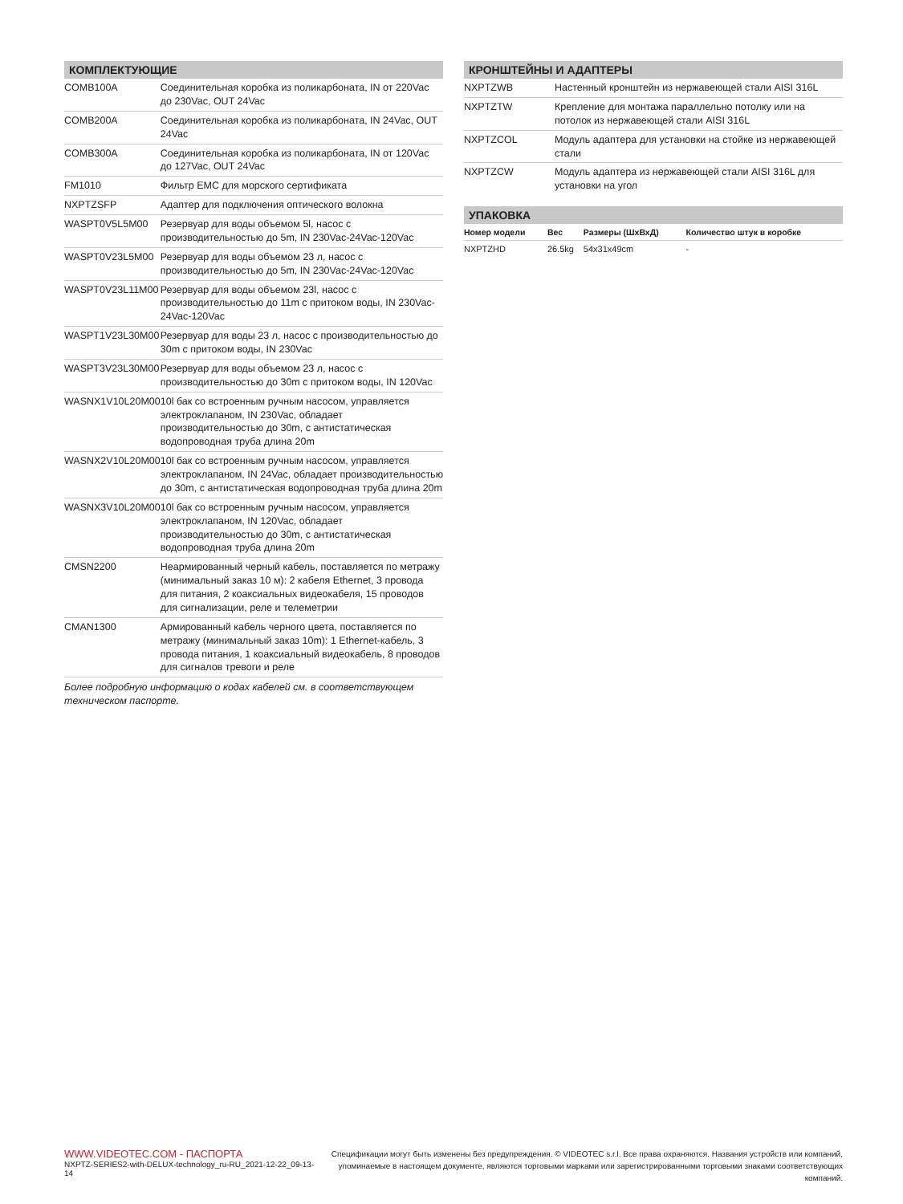КОМПЛЕКТУЮЩИЕ
| COMB100A | Соединительная коробка из поликарбоната, IN от 220Vac до 230Vac, OUT 24Vac |
| COMB200A | Соединительная коробка из поликарбоната, IN 24Vac, OUT 24Vac |
| COMB300A | Соединительная коробка из поликарбоната, IN от 120Vac до 127Vac, OUT 24Vac |
| FM1010 | Фильтр EMC для морского сертификата |
| NXPTZSFP | Адаптер для подключения оптического волокна |
| WASPT0V5L5M00 | Резервуар для воды объемом 5l, насос с производительностью до 5m, IN 230Vac-24Vac-120Vac |
| WASPT0V23L5M00 | Резервуар для воды объемом 23 л, насос с производительностью до 5m, IN 230Vac-24Vac-120Vac |
| WASPT0V23L11M00 | Резервуар для воды объемом 23l, насос с производительностью до 11m с притоком воды, IN 230Vac-24Vac-120Vac |
| WASPT1V23L30M00 | Резервуар для воды 23 л, насос с производительностью до 30m с притоком воды, IN 230Vac |
| WASPT3V23L30M00 | Резервуар для воды объемом 23 л, насос с производительностью до 30m с притоком воды, IN 120Vac |
| WASNX1V10L20M00 | 10l бак со встроенным ручным насосом, управляется электроклапаном, IN 230Vac, обладает производительностью до 30m, с антистатическая водопроводная труба длина 20m |
| WASNX2V10L20M00 | 10l бак со встроенным ручным насосом, управляется электроклапаном, IN 24Vac, обладает производительностью до 30m, с антистатическая водопроводная труба длина 20m |
| WASNX3V10L20M00 | 10l бак со встроенным ручным насосом, управляется электроклапаном, IN 120Vac, обладает производительностью до 30m, с антистатическая водопроводная труба длина 20m |
| CMSN2200 | Неармированный черный кабель, поставляется по метражу (минимальный заказ 10 м): 2 кабеля Ethernet, 3 провода для питания, 2 коаксиальных видеокабеля, 15 проводов для сигнализации, реле и телеметрии |
| CMAN1300 | Армированный кабель черного цвета, поставляется по метражу (минимальный заказ 10m): 1 Ethernet-кабель, 3 провода питания, 1 коаксиальный видеокабель, 8 проводов для сигналов тревоги и реле |
Более подробную информацию о кодах кабелей см. в соответствующем техническом паспорте.
КРОНШТЕЙНЫ И АДАПТЕРЫ
| NXPTZWB | Настенный кронштейн из нержавеющей стали AISI 316L |
| NXPTZTW | Крепление для монтажа параллельно потолку или на потолок из нержавеющей стали AISI 316L |
| NXPTZCOL | Модуль адаптера для установки на стойке из нержавеющей стали |
| NXPTZCW | Модуль адаптера из нержавеющей стали AISI 316L для установки на угол |
УПАКОВКА
| Номер модели | Вес | Размеры (ШхВхД) | Количество штук в коробке |
| --- | --- | --- | --- |
| NXPTZHD | 26.5kg | 54x31x49cm | - |
WWW.VIDEOTEC.COM - ПАСПОРТА
NXPTZ-SERIES2-with-DELUX-technology_ru-RU_2021-12-22_09-13-14
Спецификации могут быть изменены без предупреждения. © VIDEOTEC s.r.l. Все права охраняются. Названия устройств или компаний,
упоминаемые в настоящем документе, являются торговыми марками или зарегистрированными торговыми знаками соответствующих компаний.